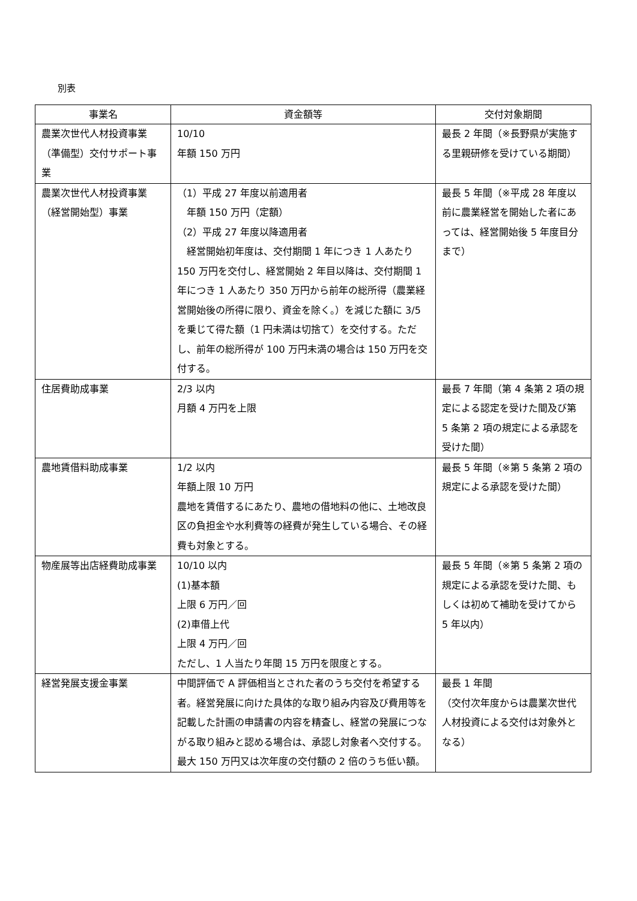別表
| 事業名 | 資金額等 | 交付対象期間 |
| --- | --- | --- |
| 農業次世代人材投資事業（準備型）交付サポート事業 | 10/10 年額 150 万円 | 最長 2 年間（※長野県が実施する里親研修を受けている期間） |
| 農業次世代人材投資事業（経営開始型）事業 | （1）平成 27 年度以前適用者 年額 150 万円（定額） （2）平成 27 年度以降適用者 経営開始初年度は、交付期間 1 年につき 1 人あたり 150 万円を交付し、経営開始 2 年目以降は、交付期間 1 年につき 1 人あたり 350 万円から前年の総所得（農業経営開始後の所得に限り、資金を除く。）を減じた額に 3/5 を乗じて得た額（1 円未満は切捨て）を交付する。ただし、前年の総所得が 100 万円未満の場合は 150 万円を交付する。 | 最長 5 年間（※平成 28 年度以前に農業経営を開始した者にあっては、経営開始後 5 年度目分まで） |
| 住居費助成事業 | 2/3 以内 月額 4 万円を上限 | 最長 7 年間（第 4 条第 2 項の規定による認定を受けた間及び第 5 条第 2 項の規定による承認を受けた間） |
| 農地賃借料助成事業 | 1/2 以内 年額上限 10 万円 農地を賃借するにあたり、農地の借地料の他に、土地改良区の負担金や水利費等の経費が発生している場合、その経費も対象とする。 | 最長 5 年間（※第 5 条第 2 項の規定による承認を受けた間） |
| 物産展等出店経費助成事業 | 10/10 以内 (1)基本額 上限 6 万円／回 (2)車借上代 上限 4 万円／回 ただし、1 人当たり年間 15 万円を限度とする。 | 最長 5 年間（※第 5 条第 2 項の規定による承認を受けた間、もしくは初めて補助を受けてから 5 年以内） |
| 経営発展支援金事業 | 中間評価で A 評価相当とされた者のうち交付を希望する者。経営発展に向けた具体的な取り組み内容及び費用等を記載した計画の申請書の内容を精査し、経営の発展につながる取り組みと認める場合は、承認し対象者へ交付する。最大 150 万円又は次年度の交付額の 2 倍のうち低い額。 | 最長 1 年間 （交付次年度からは農業次世代人材投資による交付は対象外となる） |